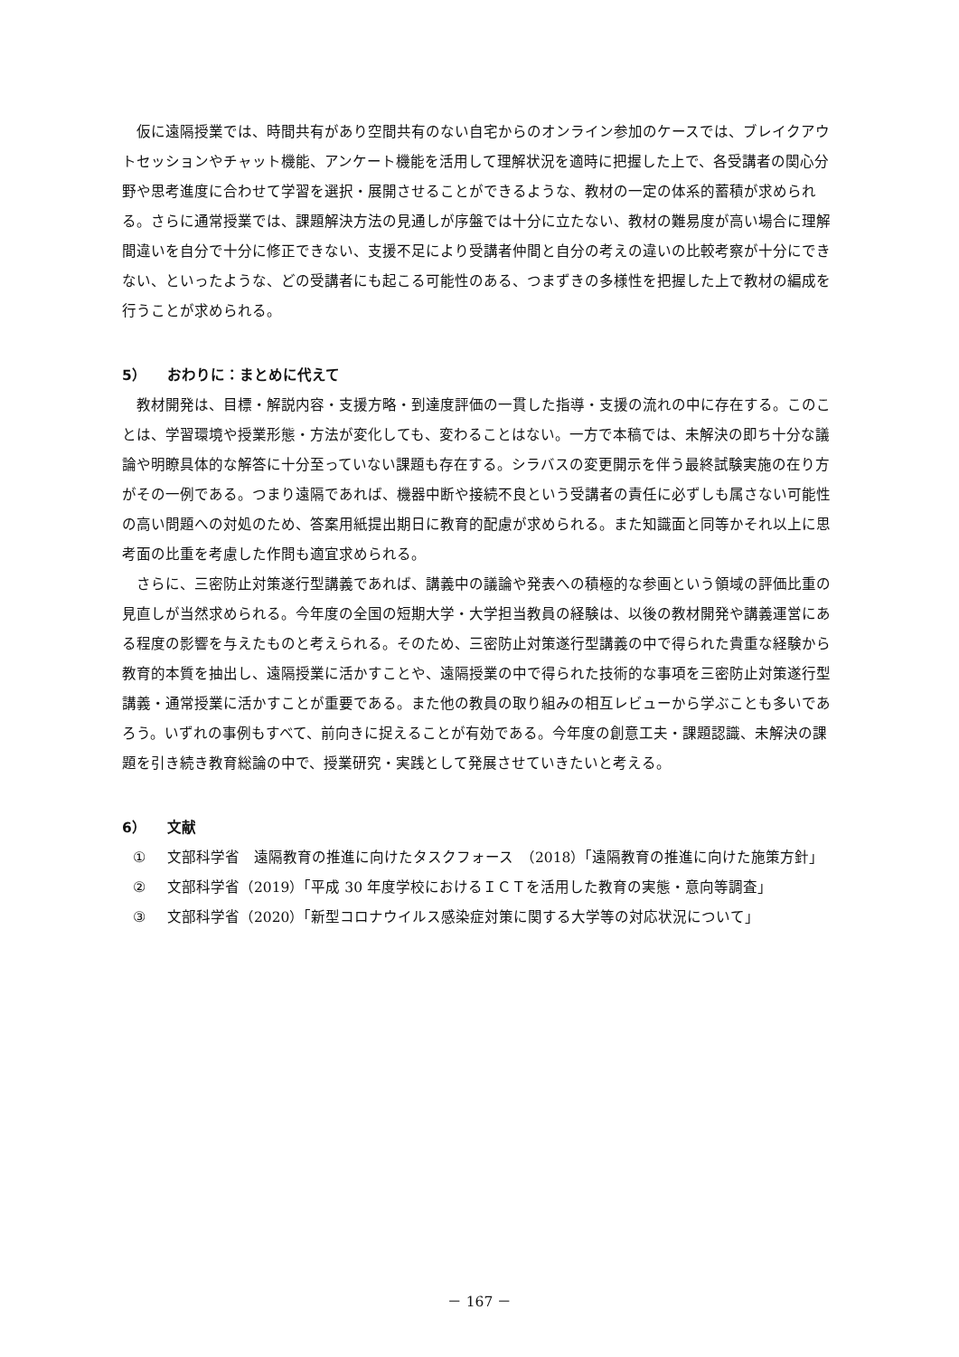仮に遠隔授業では、時間共有があり空間共有のない自宅からのオンライン参加のケースでは、ブレイクアウトセッションやチャット機能、アンケート機能を活用して理解状況を適時に把握した上で、各受講者の関心分野や思考進度に合わせて学習を選択・展開させることができるような、教材の一定の体系的蓄積が求められる。さらに通常授業では、課題解決方法の見通しが序盤では十分に立たない、教材の難易度が高い場合に理解間違いを自分で十分に修正できない、支援不足により受講者仲間と自分の考えの違いの比較考察が十分にできない、といったような、どの受講者にも起こる可能性のある、つまずきの多様性を把握した上で教材の編成を行うことが求められる。
5） おわりに：まとめに代えて
教材開発は、目標・解説内容・支援方略・到達度評価の一貫した指導・支援の流れの中に存在する。このことは、学習環境や授業形態・方法が変化しても、変わることはない。一方で本稿では、未解決の即ち十分な議論や明瞭具体的な解答に十分至っていない課題も存在する。シラバスの変更開示を伴う最終試験実施の在り方がその一例である。つまり遠隔であれば、機器中断や接続不良という受講者の責任に必ずしも属さない可能性の高い問題への対処のため、答案用紙提出期日に教育的配慮が求められる。また知識面と同等かそれ以上に思考面の比重を考慮した作問も適宜求められる。
さらに、三密防止対策遂行型講義であれば、講義中の議論や発表への積極的な参画という領域の評価比重の見直しが当然求められる。今年度の全国の短期大学・大学担当教員の経験は、以後の教材開発や講義運営にある程度の影響を与えたものと考えられる。そのため、三密防止対策遂行型講義の中で得られた貴重な経験から教育的本質を抽出し、遠隔授業に活かすことや、遠隔授業の中で得られた技術的な事項を三密防止対策遂行型講義・通常授業に活かすことが重要である。また他の教員の取り組みの相互レビューから学ぶことも多いであろう。いずれの事例もすべて、前向きに捉えることが有効である。今年度の創意工夫・課題認識、未解決の課題を引き続き教育総論の中で、授業研究・実践として発展させていきたいと考える。
6） 文献
① 文部科学省　遠隔教育の推進に向けたタスクフォース　（2018）「遠隔教育の推進に向けた施策方針」
② 文部科学省（2019）「平成 30 年度学校におけるＩＣＴを活用した教育の実態・意向等調査」
③ 文部科学省（2020）「新型コロナウイルス感染症対策に関する大学等の対応状況について」
－ 167 －